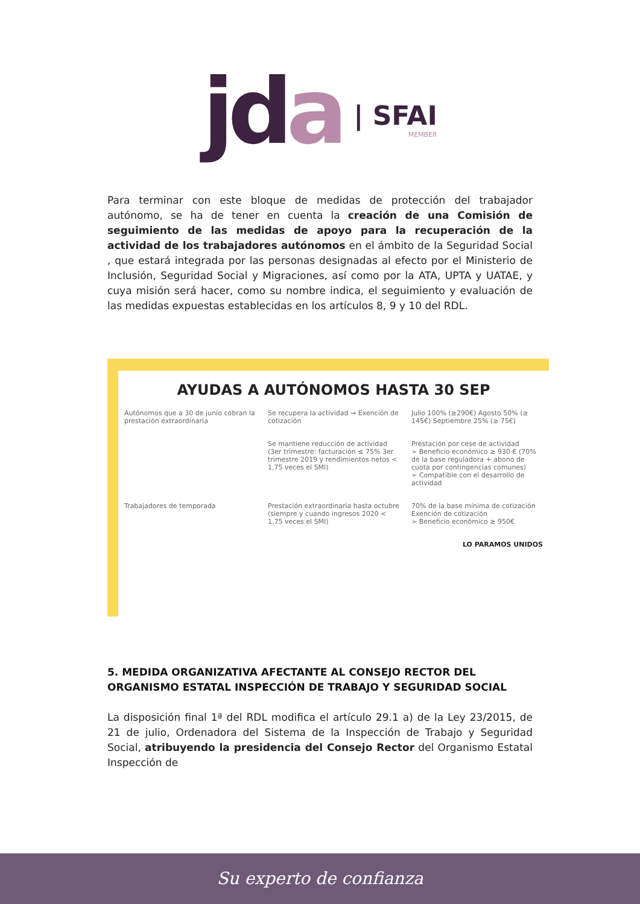jda
| SFAI
MEMBER
Para terminar con este bloque de medidas de protección del trabajador autónomo, se ha de tener en cuenta la creación de una Comisión de seguimiento de las medidas de apoyo para la recuperación de la actividad de los trabajadores autónomos en el ámbito de la Seguridad Social , que estará integrada por las personas designadas al efecto por el Ministerio de Inclusión, Seguridad Social y Migraciones, así como por la ATA, UPTA y UATAE, y cuya misión será hacer, como su nombre indica, el seguimiento y evaluación de las medidas expuestas establecidas en los artículos 8, 9 y 10 del RDL.
AYUDAS A AUTÓNOMOS HASTA 30 SEP
Autónomos que a 30 de junio cobran la prestación extraordinaria
Se recupera la actividad → Exención de cotización
Julio 100% (≥290€) Agosto 50% (≥ 145€) Septiembre 25% (≥ 75€)
Se mantiene reducción de actividad (3er trimestre: facturación ≤ 75% 3er trimestre 2019 y rendimientos netos < 1,75 veces el SMI)
Prestación por cese de actividad
➢ Beneficio económico ≥ 930 € (70% de la base reguladora + abono de cuota por contingencias comunes)
➢ Compatible con el desarrollo de actividad
Trabajadores de temporada Prestación extraordinaria hasta octubre (siempre y cuando ingresos 2020 < 1,75 veces el SMI)
70% de la base mínima de cotización
Exención de cotización
➢ Beneficio económico ≥ 950€
LO PARAMOS UNIDOS
5. MEDIDA ORGANIZATIVA AFECTANTE AL CONSEJO RECTOR DEL ORGANISMO ESTATAL INSPECCIÓN DE TRABAJO Y SEGURIDAD SOCIAL
La disposición final 1ª del RDL modifica el artículo 29.1 a) de la Ley 23/2015, de 21 de julio, Ordenadora del Sistema de la Inspección de Trabajo y Seguridad Social, atribuyendo la presidencia del Consejo Rector del Organismo Estatal Inspección de
Su experto de confianza